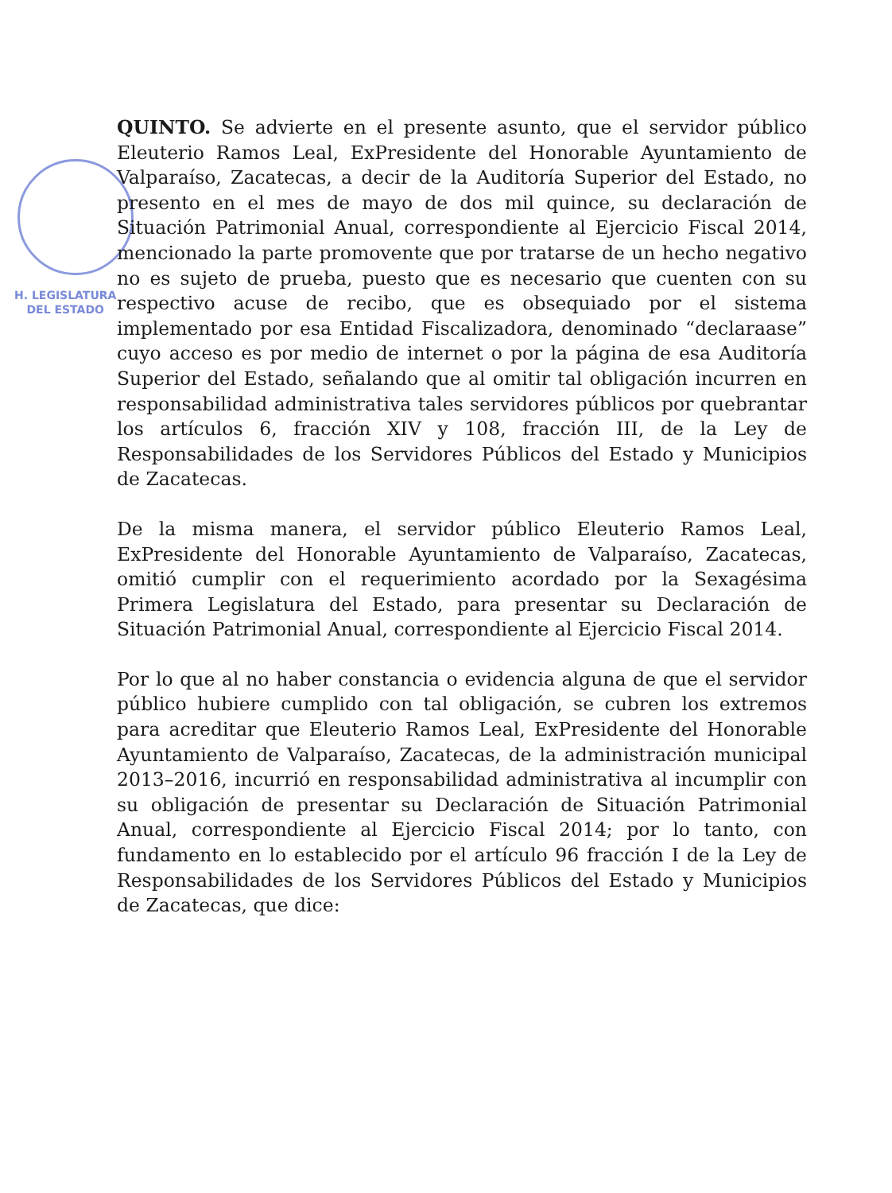H. LEGISLATURA
DEL ESTADO
QUINTO. Se advierte en el presente asunto, que el servidor público Eleuterio Ramos Leal, ExPresidente del Honorable Ayuntamiento de Valparaíso, Zacatecas, a decir de la Auditoría Superior del Estado, no presento en el mes de mayo de dos mil quince, su declaración de Situación Patrimonial Anual, correspondiente al Ejercicio Fiscal 2014, mencionado la parte promovente que por tratarse de un hecho negativo no es sujeto de prueba, puesto que es necesario que cuenten con su respectivo acuse de recibo, que es obsequiado por el sistema implementado por esa Entidad Fiscalizadora, denominado “declaraase” cuyo acceso es por medio de internet o por la página de esa Auditoría Superior del Estado, señalando que al omitir tal obligación incurren en responsabilidad administrativa tales servidores públicos por quebrantar los artículos 6, fracción XIV y 108, fracción III, de la Ley de Responsabilidades de los Servidores Públicos del Estado y Municipios de Zacatecas.
De la misma manera, el servidor público Eleuterio Ramos Leal, ExPresidente del Honorable Ayuntamiento de Valparaíso, Zacatecas, omitió cumplir con el requerimiento acordado por la Sexagésima Primera Legislatura del Estado, para presentar su Declaración de Situación Patrimonial Anual, correspondiente al Ejercicio Fiscal 2014.
Por lo que al no haber constancia o evidencia alguna de que el servidor público hubiere cumplido con tal obligación, se cubren los extremos para acreditar que Eleuterio Ramos Leal, ExPresidente del Honorable Ayuntamiento de Valparaíso, Zacatecas, de la administración municipal 2013–2016, incurrió en responsabilidad administrativa al incumplir con su obligación de presentar su Declaración de Situación Patrimonial Anual, correspondiente al Ejercicio Fiscal 2014; por lo tanto, con fundamento en lo establecido por el artículo 96 fracción I de la Ley de Responsabilidades de los Servidores Públicos del Estado y Municipios de Zacatecas, que dice: